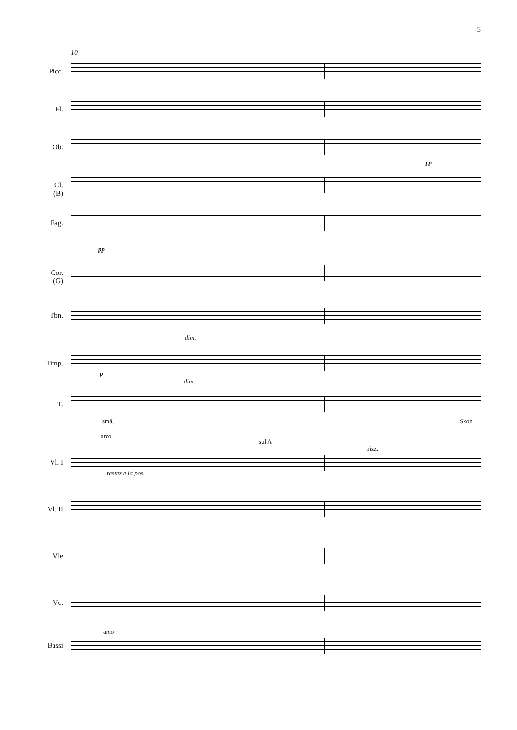5
10
Picc.
Fl.
Ob.
pp
Cl.
(B)
Fag.
pp
Cor.
(G)
Tbn.
dim.
Timp.
p
dim.
T.
små, Skön
Vl. I
arco
sul A
pizz.
restez à la pos.
Vl. II
Vle
Vc.
Bassi
arco